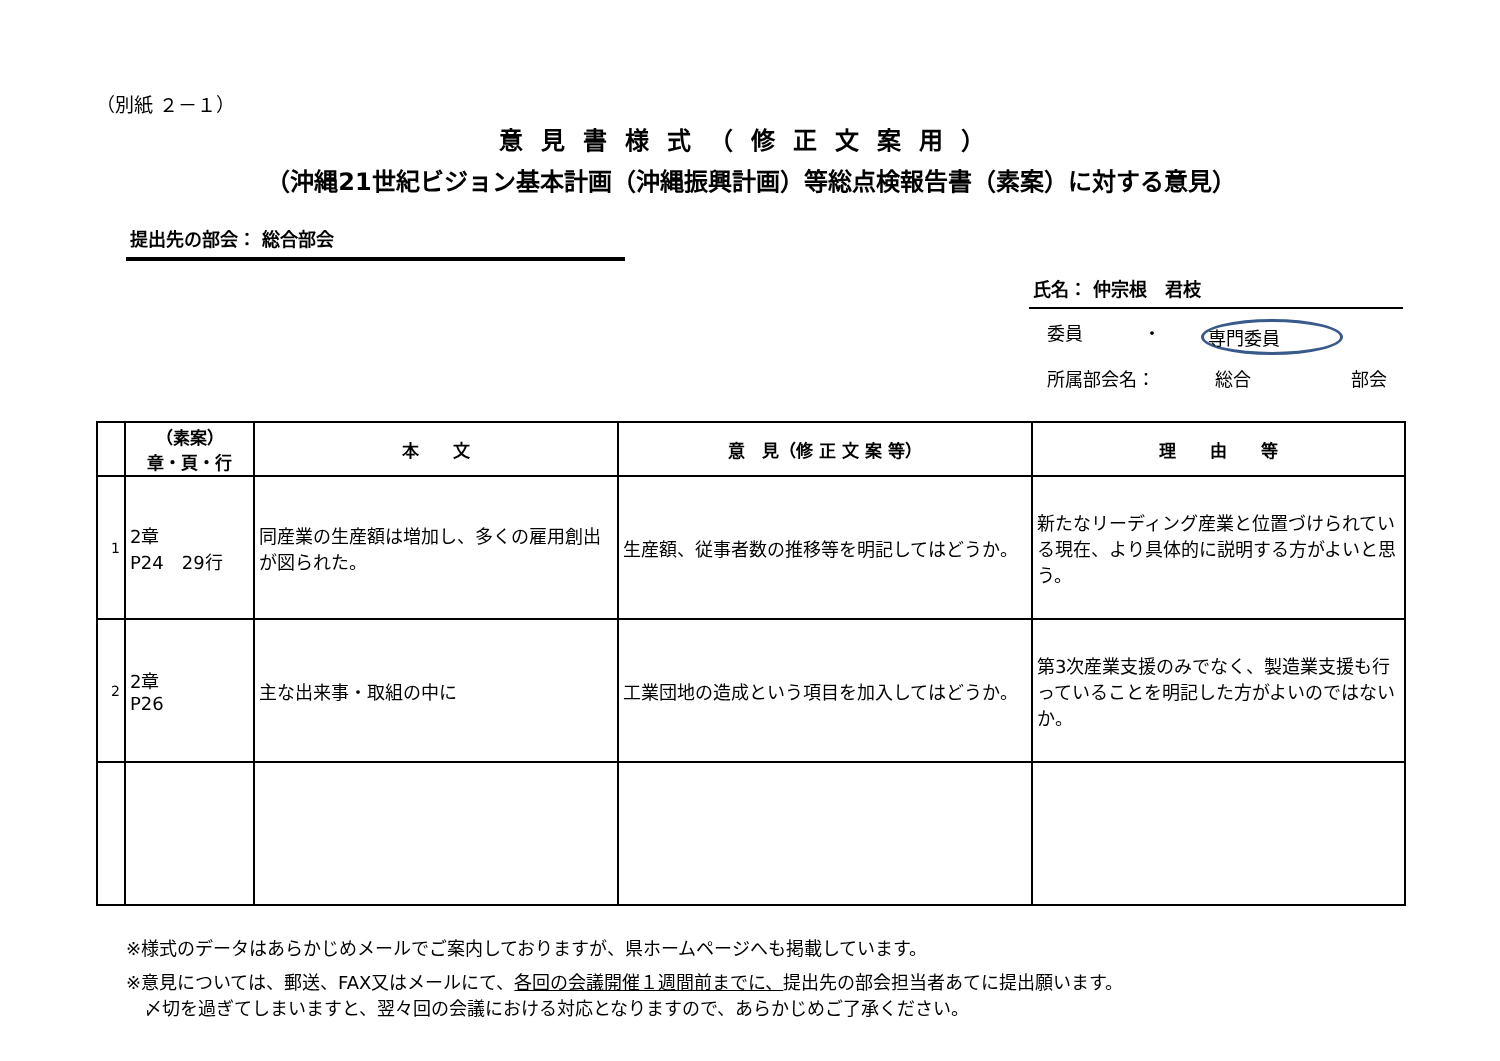（別紙 ２－１）
意見書様式（修正文案用）
（沖縄21世紀ビジョン基本計画（沖縄振興計画）等総点検報告書（素案）に対する意見）
提出先の部会： 総合部会
氏名： 仲宗根　君枝
委員 ・ 専門委員
所属部会名： 総合 部会
| | （素案） 章・頁・行 | 本 文 | 意 見（修 正 文 案 等） | 理 由 等 |
| --- | --- | --- | --- | --- |
| 1 | 2章 P24 29行 | 同産業の生産額は増加し、多くの雇用創出が図られた。 | 生産額、従事者数の推移等を明記してはどうか。 | 新たなリーディング産業と位置づけられている現在、より具体的に説明する方がよいと思う。 |
| 2 | 2章 P26 | 主な出来事・取組の中に | 工業団地の造成という項目を加入してはどうか。 | 第3次産業支援のみでなく、製造業支援も行っていることを明記した方がよいのではないか。 |
※様式のデータはあらかじめメールでご案内しておりますが、県ホームページへも掲載しています。
※意見については、郵送、FAX又はメールにて、各回の会議開催１週間前までに、提出先の部会担当者あてに提出願います。
　〆切を過ぎてしまいますと、翌々回の会議における対応となりますので、あらかじめご了承ください。